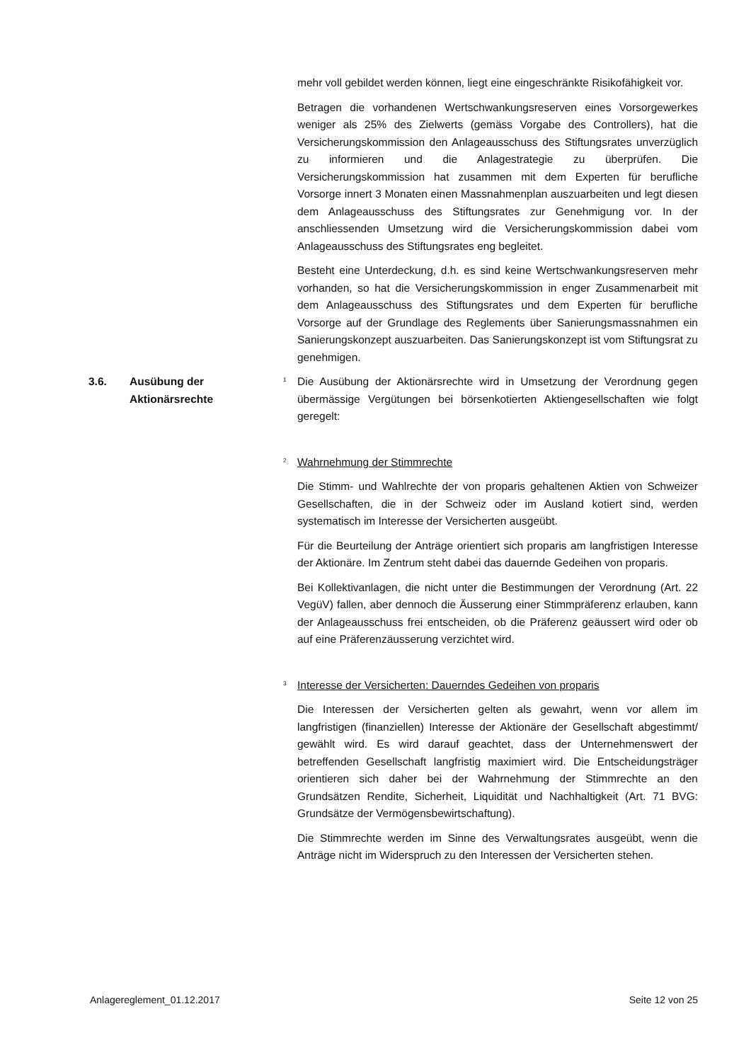mehr voll gebildet werden können, liegt eine eingeschränkte Risikofähigkeit vor.
Betragen die vorhandenen Wertschwankungsreserven eines Vorsorgewerkes weniger als 25% des Zielwerts (gemäss Vorgabe des Controllers), hat die Versicherungskommission den Anlageausschuss des Stiftungsrates unverzüglich zu informieren und die Anlagestrategie zu überprüfen. Die Versicherungskommission hat zusammen mit dem Experten für berufliche Vorsorge innert 3 Monaten einen Massnahmenplan auszuarbeiten und legt diesen dem Anlageausschuss des Stiftungsrates zur Genehmigung vor. In der anschliessenden Umsetzung wird die Versicherungskommission dabei vom Anlageausschuss des Stiftungsrates eng begleitet.
Besteht eine Unterdeckung, d.h. es sind keine Wertschwankungsreserven mehr vorhanden, so hat die Versicherungskommission in enger Zusammenarbeit mit dem Anlageausschuss des Stiftungsrates und dem Experten für berufliche Vorsorge auf der Grundlage des Reglements über Sanierungsmassnahmen ein Sanierungskonzept auszuarbeiten. Das Sanierungskonzept ist vom Stiftungsrat zu genehmigen.
3.6. Ausübung der
Aktionärsrechte
<sup>1</sup>
Die Ausübung der Aktionärsrechte wird in Umsetzung der Verordnung gegen übermässige Vergütungen bei börsenkotierten Aktiengesellschaften wie folgt geregelt:
<sup>2</sup>
Wahrnehmung der Stimmrechte
Die Stimm- und Wahlrechte der von proparis gehaltenen Aktien von Schweizer Gesellschaften, die in der Schweiz oder im Ausland kotiert sind, werden systematisch im Interesse der Versicherten ausgeübt.
Für die Beurteilung der Anträge orientiert sich proparis am langfristigen Interesse der Aktionäre. Im Zentrum steht dabei das dauernde Gedeihen von proparis.
Bei Kollektivanlagen, die nicht unter die Bestimmungen der Verordnung (Art. 22 VegüV) fallen, aber dennoch die Äusserung einer Stimmpräferenz erlauben, kann der Anlageausschuss frei entscheiden, ob die Präferenz geäussert wird oder ob auf eine Präferenzäusserung verzichtet wird.
<sup>3</sup>
Interesse der Versicherten: Dauerndes Gedeihen von proparis
Die Interessen der Versicherten gelten als gewahrt, wenn vor allem im langfristigen (finanziellen) Interesse der Aktionäre der Gesellschaft abgestimmt/ gewählt wird. Es wird darauf geachtet, dass der Unternehmenswert der betreffenden Gesellschaft langfristig maximiert wird. Die Entscheidungsträger orientieren sich daher bei der Wahrnehmung der Stimmrechte an den Grundsätzen Rendite, Sicherheit, Liquidität und Nachhaltigkeit (Art. 71 BVG: Grundsätze der Vermögensbewirtschaftung).
Die Stimmrechte werden im Sinne des Verwaltungsrates ausgeübt, wenn die Anträge nicht im Widerspruch zu den Interessen der Versicherten stehen.
Anlagereglement_01.12.2017 Seite 12 von 25